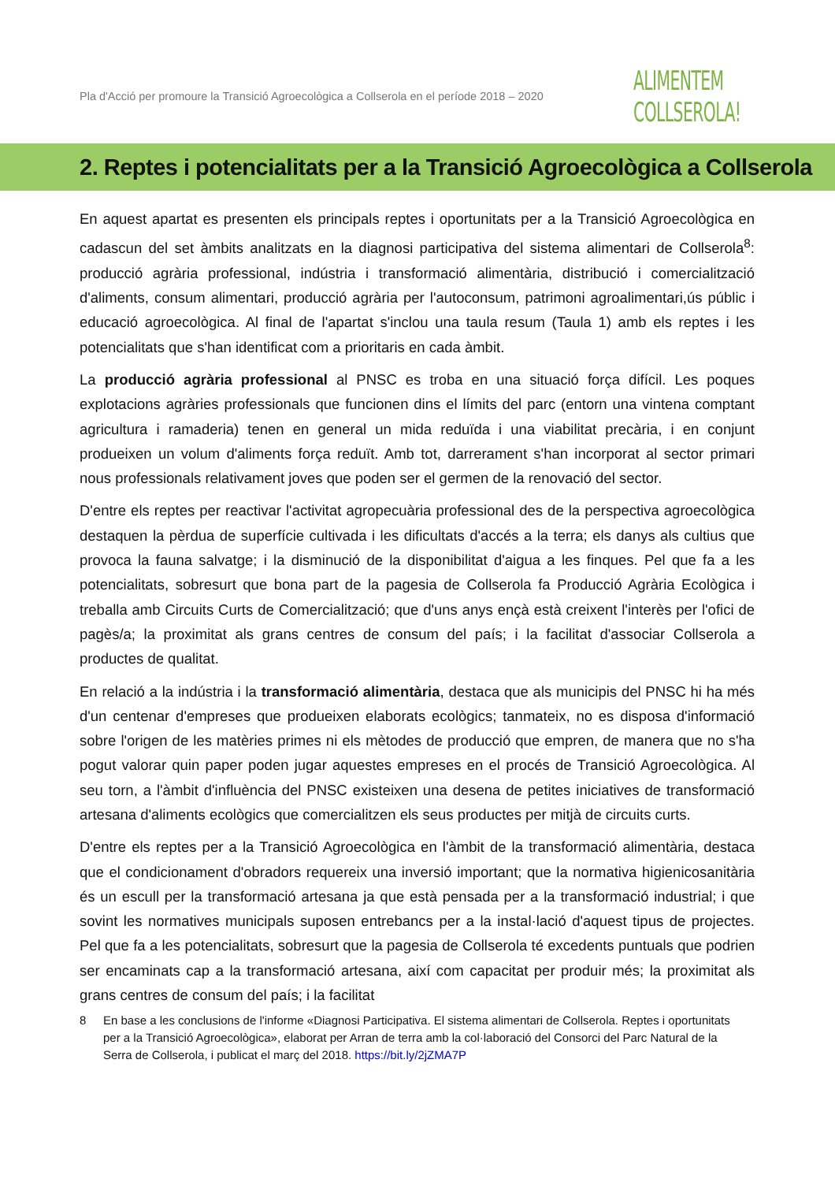Pla d'Acció per promoure la Transició Agroecològica a Collserola en el període 2018 – 2020
ALIMENTEM
COLLSEROLA!
2. Reptes i potencialitats per a la Transició Agroecològica a Collserola
En aquest apartat es presenten els principals reptes i oportunitats per a la Transició Agroecològica en cadascun del set àmbits analitzats en la diagnosi participativa del sistema alimentari de Collserola<sup>8</sup>: producció agrària professional, indústria i transformació alimentària, distribució i comercialització d'aliments, consum alimentari, producció agrària per l'autoconsum, patrimoni agroalimentari,ús públic i educació agroecològica. Al final de l'apartat s'inclou una taula resum (Taula 1) amb els reptes i les potencialitats que s'han identificat com a prioritaris en cada àmbit.
La producció agrària professional al PNSC es troba en una situació força difícil. Les poques explotacions agràries professionals que funcionen dins el límits del parc (entorn una vintena comptant agricultura i ramaderia) tenen en general un mida reduïda i una viabilitat precària, i en conjunt produeixen un volum d'aliments força reduït. Amb tot, darrerament s'han incorporat al sector primari nous professionals relativament joves que poden ser el germen de la renovació del sector.
D'entre els reptes per reactivar l'activitat agropecuària professional des de la perspectiva agroecològica destaquen la pèrdua de superfície cultivada i les dificultats d'accés a la terra; els danys als cultius que provoca la fauna salvatge; i la disminució de la disponibilitat d'aigua a les finques. Pel que fa a les potencialitats, sobresurt que bona part de la pagesia de Collserola fa Producció Agrària Ecològica i treballa amb Circuits Curts de Comercialització; que d'uns anys ençà està creixent l'interès per l'ofici de pagès/a; la proximitat als grans centres de consum del país; i la facilitat d'associar Collserola a productes de qualitat.
En relació a la indústria i la transformació alimentària, destaca que als municipis del PNSC hi ha més d'un centenar d'empreses que produeixen elaborats ecològics; tanmateix, no es disposa d'informació sobre l'origen de les matèries primes ni els mètodes de producció que empren, de manera que no s'ha pogut valorar quin paper poden jugar aquestes empreses en el procés de Transició Agroecològica. Al seu torn, a l'àmbit d'influència del PNSC existeixen una desena de petites iniciatives de transformació artesana d'aliments ecològics que comercialitzen els seus productes per mitjà de circuits curts.
D'entre els reptes per a la Transició Agroecològica en l'àmbit de la transformació alimentària, destaca que el condicionament d'obradors requereix una inversió important; que la normativa higienicosanitària és un escull per la transformació artesana ja que està pensada per a la transformació industrial; i que sovint les normatives municipals suposen entrebancs per a la instal·lació d'aquest tipus de projectes. Pel que fa a les potencialitats, sobresurt que la pagesia de Collserola té excedents puntuals que podrien ser encaminats cap a la transformació artesana, així com capacitat per produir més; la proximitat als grans centres de consum del país; i la facilitat
8 En base a les conclusions de l'informe «Diagnosi Participativa. El sistema alimentari de Collserola. Reptes i oportunitats per a la Transició Agroecològica», elaborat per Arran de terra amb la col·laboració del Consorci del Parc Natural de la Serra de Collserola, i publicat el març del 2018. https://bit.ly/2jZMA7P